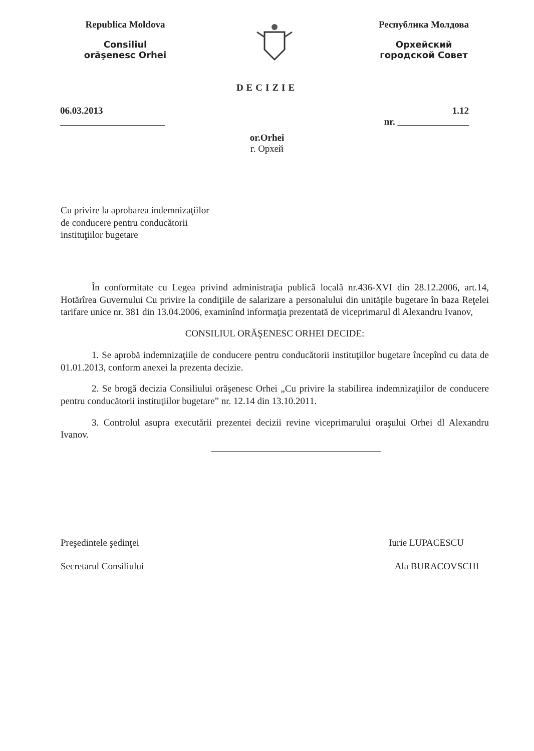Republica Moldova
Consiliul
orăşenesc Orhei
Республика Молдова
Орхейский
городской Совет
DECIZIE
06.03.2013
______________________
1.12
nr. _______________
or.Orhei
г. Орхей
Cu privire la aprobarea indemnizaţiilor
de conducere pentru conducătorii
instituţiilor bugetare
În conformitate cu Legea privind administraţia publică locală nr.436-XVI din 28.12.2006, art.14, Hotărîrea Guvernului Cu privire la condiţiile de salarizare a personalului din unităţile bugetare în baza Reţelei tarifare unice nr. 381 din 13.04.2006, examinînd informaţia prezentată de viceprimarul dl Alexandru Ivanov,
CONSILIUL ORĂŞENESC ORHEI DECIDE:
1. Se aprobă indemnizaţiile de conducere pentru conducătorii instituţiilor bugetare începînd cu data de 01.01.2013, conform anexei la prezenta decizie.
2. Se brogă decizia Consiliului orăşenesc Orhei „Cu privire la stabilirea indemnizaţiilor de conducere pentru conducătorii instituţiilor bugetare” nr. 12.14 din 13.10.2011.
3. Controlul asupra executării prezentei decizii revine viceprimarului oraşului Orhei dl Alexandru Ivanov.
Preşedintele şedinţei Iurie LUPACESCU
Secretarul Consiliului Ala BURACOVSCHI